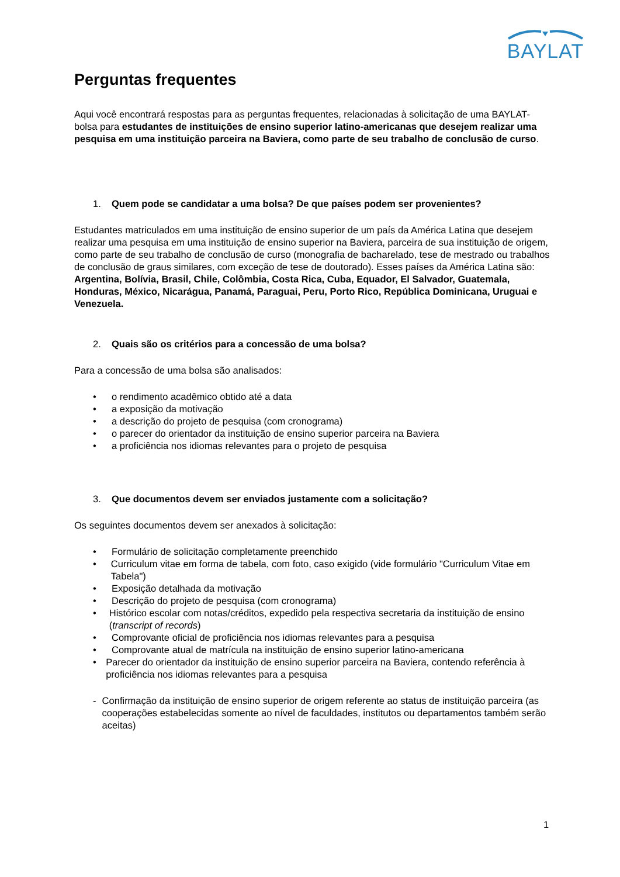BAYLAT
Perguntas frequentes
Aqui você encontrará respostas para as perguntas frequentes, relacionadas à solicitação de uma BAYLAT-bolsa para estudantes de instituições de ensino superior latino-americanas que desejem realizar uma pesquisa em uma instituição parceira na Baviera, como parte de seu trabalho de conclusão de curso.
1. Quem pode se candidatar a uma bolsa? De que países podem ser provenientes?
Estudantes matriculados em uma instituição de ensino superior de um país da América Latina que desejem realizar uma pesquisa em uma instituição de ensino superior na Baviera, parceira de sua instituição de origem, como parte de seu trabalho de conclusão de curso (monografia de bacharelado, tese de mestrado ou trabalhos de conclusão de graus similares, com exceção de tese de doutorado). Esses países da América Latina são:
Argentina, Bolívia, Brasil, Chile, Colômbia, Costa Rica, Cuba, Equador, El Salvador, Guatemala, Honduras, México, Nicarágua, Panamá, Paraguai, Peru, Porto Rico, República Dominicana, Uruguai e Venezuela.
2. Quais são os critérios para a concessão de uma bolsa?
Para a concessão de uma bolsa são analisados:
• o rendimento acadêmico obtido até a data
• a exposição da motivação
• a descrição do projeto de pesquisa (com cronograma)
• o parecer do orientador da instituição de ensino superior parceira na Baviera
• a proficiência nos idiomas relevantes para o projeto de pesquisa
3. Que documentos devem ser enviados justamente com a solicitação?
Os seguintes documentos devem ser anexados à solicitação:
• Formulário de solicitação completamente preenchido
• Curriculum vitae em forma de tabela, com foto, caso exigido (vide formulário "Curriculum Vitae em Tabela")
• Exposição detalhada da motivação
• Descrição do projeto de pesquisa (com cronograma)
• Histórico escolar com notas/créditos, expedido pela respectiva secretaria da instituição de ensino (transcript of records)
• Comprovante oficial de proficiência nos idiomas relevantes para a pesquisa
• Comprovante atual de matrícula na instituição de ensino superior latino-americana
• Parecer do orientador da instituição de ensino superior parceira na Baviera, contendo referência à proficiência nos idiomas relevantes para a pesquisa
- Confirmação da instituição de ensino superior de origem referente ao status de instituição parceira (as cooperações estabelecidas somente ao nível de faculdades, institutos ou departamentos também serão aceitas)
1